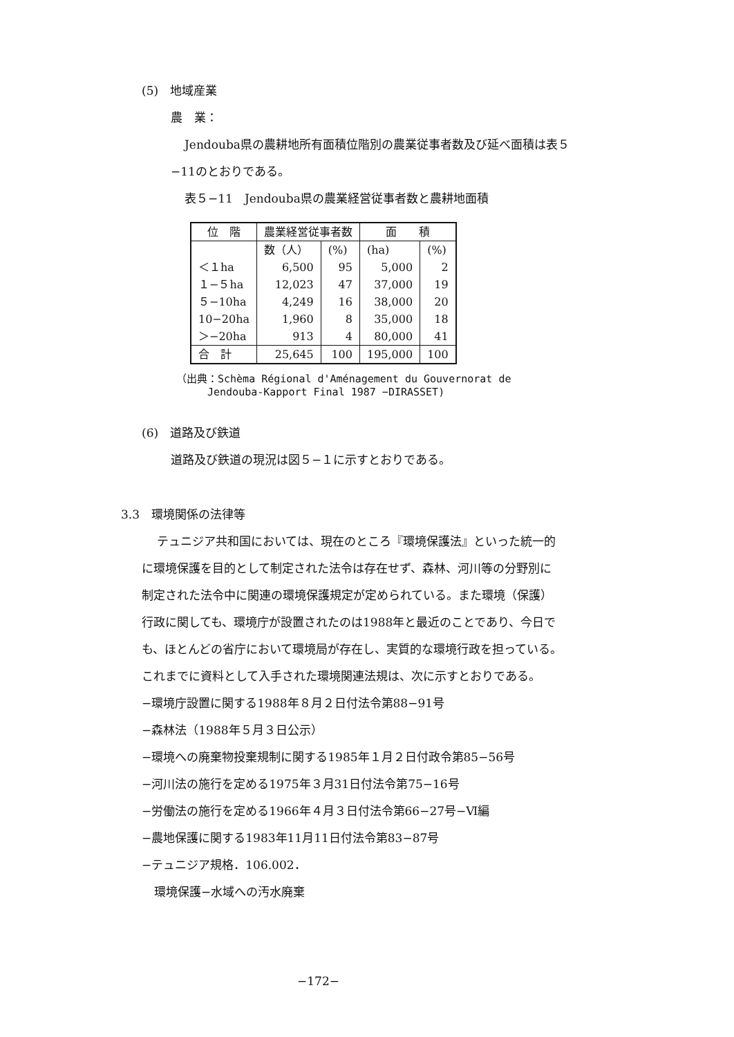(5)　地域産業
農　業：
Jendouba県の農耕地所有面積位階別の農業従事者数及び延べ面積は表５
−11のとおりである。
表５−11　Jendouba県の農業経営従事者数と農耕地面積
| 位 階 | 農業経営従事者数 | | 面 積 | |
| --- | --- | --- | --- | --- |
| | 数（人） | (%) | (ha) | (%) |
| ＜１ha | 6,500 | 95 | 5,000 | 2 |
| １−５ha | 12,023 | 47 | 37,000 | 19 |
| ５−10ha | 4,249 | 16 | 38,000 | 20 |
| 10−20ha | 1,960 | 8 | 35,000 | 18 |
| ＞−20ha | 913 | 4 | 80,000 | 41 |
| 合 計 | 25,645 | 100 | 195,000 | 100 |
（出典：Schèma Régional d'Aménagement du Gouvernorat de
　　　Jendouba-Kapport Final 1987 −DIRASSET)
(6)　道路及び鉄道
道路及び鉄道の現況は図５−１に示すとおりである。
3.3　環境関係の法律等
テュニジア共和国においては、現在のところ『環境保護法』といった統一的
に環境保護を目的として制定された法令は存在せず、森林、河川等の分野別に
制定された法令中に関連の環境保護規定が定められている。また環境（保護）
行政に関しても、環境庁が設置されたのは1988年と最近のことであり、今日で
も、ほとんどの省庁において環境局が存在し、実質的な環境行政を担っている。
これまでに資料として入手された環境関連法規は、次に示すとおりである。
−環境庁設置に関する1988年８月２日付法令第88−91号
−森林法（1988年５月３日公示）
−環境への廃棄物投棄規制に関する1985年１月２日付政令第85−56号
−河川法の施行を定める1975年３月31日付法令第75−16号
−労働法の施行を定める1966年４月３日付法令第66−27号−Ⅵ編
−農地保護に関する1983年11月11日付法令第83−87号
−テュニジア規格．106.002．
環境保護−水域への汚水廃棄
−172−